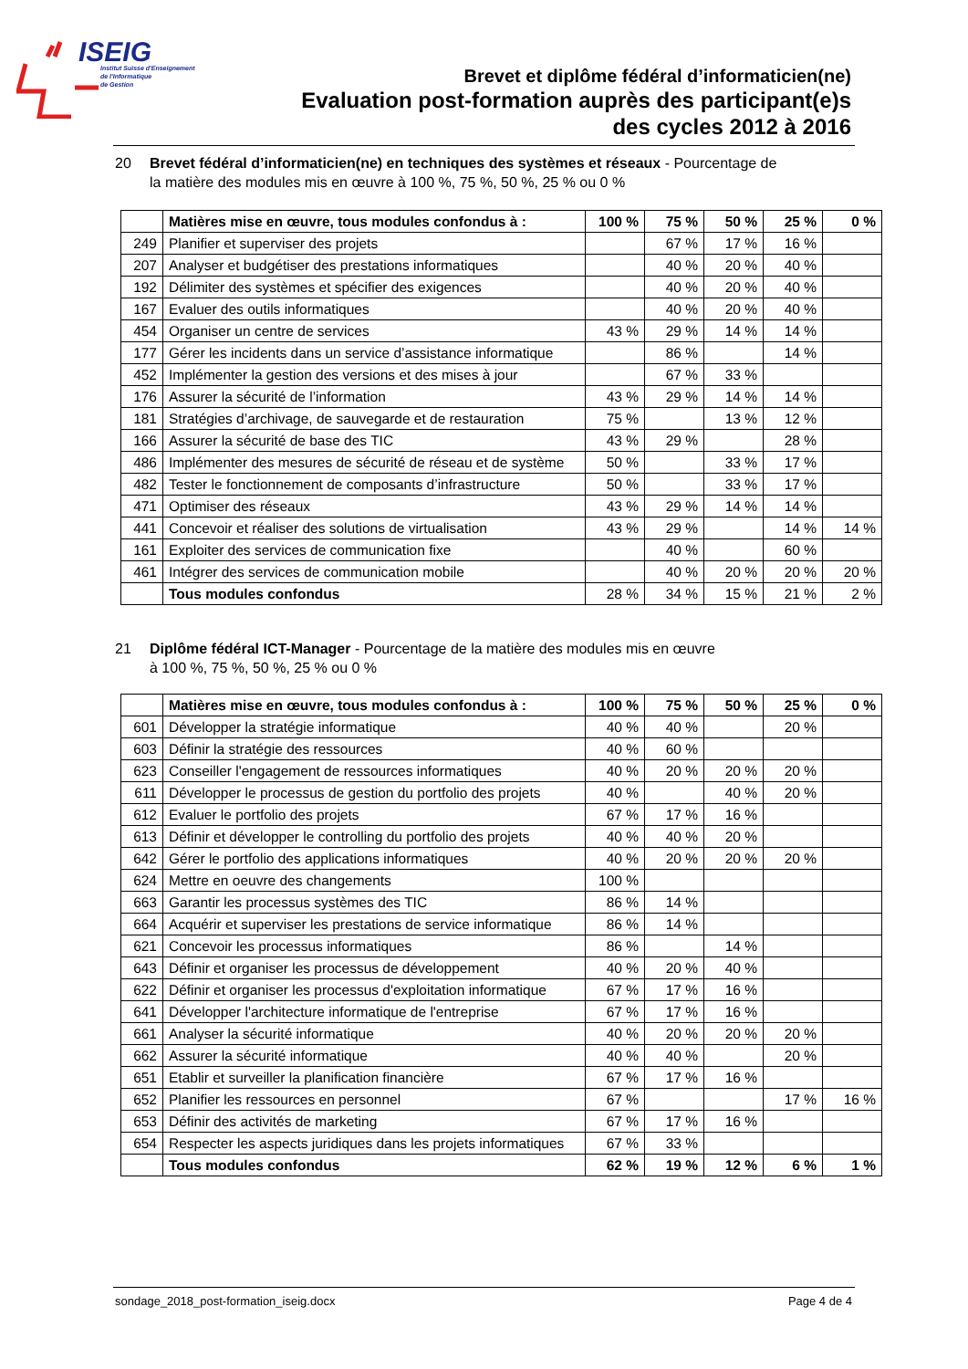ISEIG
Institut Suisse d'Enseignement
de l'Informatique
de Gestion
Brevet et diplôme fédéral d’informaticien(ne)
Evaluation post-formation auprès des participant(e)s
des cycles 2012 à 2016
20 Brevet fédéral d’informaticien(ne) en techniques des systèmes et réseaux - Pourcentage de
la matière des modules mis en œuvre à 100 %, 75 %, 50 %, 25 % ou 0 %
| | Matières mise en œuvre, tous modules confondus à : | 100 % | 75 % | 50 % | 25 % | 0 % |
| --- | --- | --- | --- | --- | --- | --- |
| 249 | Planifier et superviser des projets | | 67 % | 17 % | 16 % | |
| 207 | Analyser et budgétiser des prestations informatiques | | 40 % | 20 % | 40 % | |
| 192 | Délimiter des systèmes et spécifier des exigences | | 40 % | 20 % | 40 % | |
| 167 | Evaluer des outils informatiques | | 40 % | 20 % | 40 % | |
| 454 | Organiser un centre de services | 43 % | 29 % | 14 % | 14 % | |
| 177 | Gérer les incidents dans un service d’assistance informatique | | 86 % | | 14 % | |
| 452 | Implémenter la gestion des versions et des mises à jour | | 67 % | 33 % | | |
| 176 | Assurer la sécurité de l’information | 43 % | 29 % | 14 % | 14 % | |
| 181 | Stratégies d’archivage, de sauvegarde et de restauration | 75 % | | 13 % | 12 % | |
| 166 | Assurer la sécurité de base des TIC | 43 % | 29 % | | 28 % | |
| 486 | Implémenter des mesures de sécurité de réseau et de système | 50 % | | 33 % | 17 % | |
| 482 | Tester le fonctionnement de composants d’infrastructure | 50 % | | 33 % | 17 % | |
| 471 | Optimiser des réseaux | 43 % | 29 % | 14 % | 14 % | |
| 441 | Concevoir et réaliser des solutions de virtualisation | 43 % | 29 % | | 14 % | 14 % |
| 161 | Exploiter des services de communication fixe | | 40 % | | 60 % | |
| 461 | Intégrer des services de communication mobile | | 40 % | 20 % | 20 % | 20 % |
| | Tous modules confondus | 28 % | 34 % | 15 % | 21 % | 2 % |
21 Diplôme fédéral ICT-Manager - Pourcentage de la matière des modules mis en œuvre
à 100 %, 75 %, 50 %, 25 % ou 0 %
| | Matières mise en œuvre, tous modules confondus à : | 100 % | 75 % | 50 % | 25 % | 0 % |
| --- | --- | --- | --- | --- | --- | --- |
| 601 | Développer la stratégie informatique | 40 % | 40 % | | 20 % | |
| 603 | Définir la stratégie des ressources | 40 % | 60 % | | | |
| 623 | Conseiller l'engagement de ressources informatiques | 40 % | 20 % | 20 % | 20 % | |
| 611 | Développer le processus de gestion du portfolio des projets | 40 % | | 40 % | 20 % | |
| 612 | Evaluer le portfolio des projets | 67 % | 17 % | 16 % | | |
| 613 | Définir et développer le controlling du portfolio des projets | 40 % | 40 % | 20 % | | |
| 642 | Gérer le portfolio des applications informatiques | 40 % | 20 % | 20 % | 20 % | |
| 624 | Mettre en oeuvre des changements | 100 % | | | | |
| 663 | Garantir les processus systèmes des TIC | 86 % | 14 % | | | |
| 664 | Acquérir et superviser les prestations de service informatique | 86 % | 14 % | | | |
| 621 | Concevoir les processus informatiques | 86 % | | 14 % | | |
| 643 | Définir et organiser les processus de développement | 40 % | 20 % | 40 % | | |
| 622 | Définir et organiser les processus d'exploitation informatique | 67 % | 17 % | 16 % | | |
| 641 | Développer l'architecture informatique de l'entreprise | 67 % | 17 % | 16 % | | |
| 661 | Analyser la sécurité informatique | 40 % | 20 % | 20 % | 20 % | |
| 662 | Assurer la sécurité informatique | 40 % | 40 % | | 20 % | |
| 651 | Etablir et surveiller la planification financière | 67 % | 17 % | 16 % | | |
| 652 | Planifier les ressources en personnel | 67 % | | | 17 % | 16 % |
| 653 | Définir des activités de marketing | 67 % | 17 % | 16 % | | |
| 654 | Respecter les aspects juridiques dans les projets informatiques | 67 % | 33 % | | | |
| | Tous modules confondus | 62 % | 19 % | 12 % | 6 % | 1 % |
sondage_2018_post-formation_iseig.docx Page 4 de 4